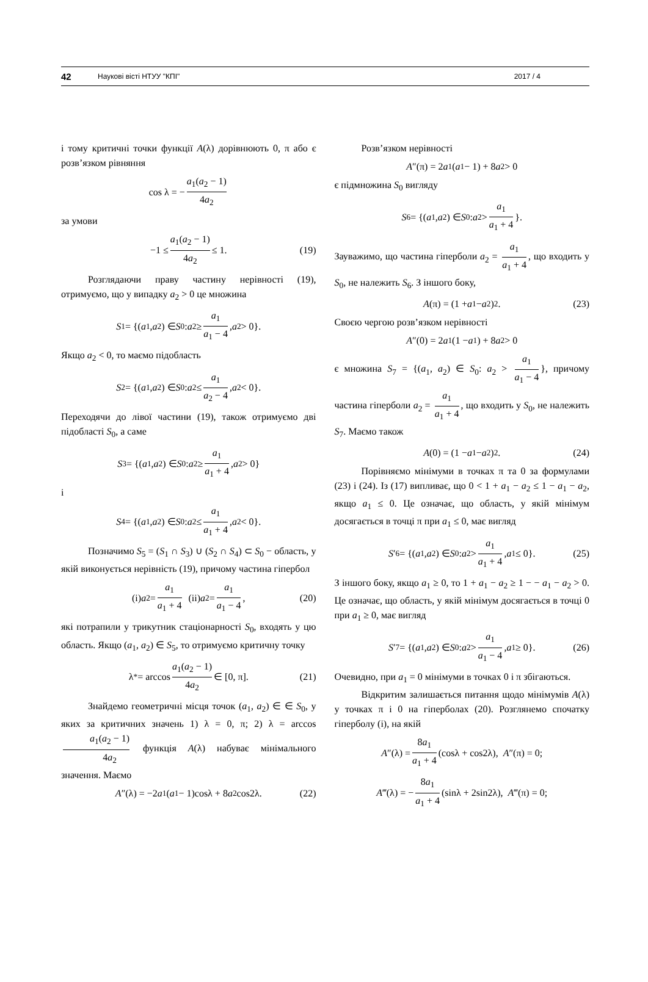42 Наукові вісті НТУУ "КПІ" 2017 / 4
і тому критичні точки функції A(λ) дорівнюють 0, π або є розв’язком рівняння
cos λ = − a<sub>1</sub>(a<sub>2</sub> − 1) 4a<sub>2</sub>
за умови
−1 ≤ a<sub>1</sub>(a<sub>2</sub> − 1) 4a<sub>2</sub> ≤ 1. (19)
Розглядаючи праву частину нерівності (19), отримуємо, що у випадку a<sub>2</sub> > 0 це множина
S<sub>1</sub> = {(a<sub>1</sub>, a<sub>2</sub>) ∈ S<sub>0</sub>: a<sub>2</sub> ≥ a<sub>1</sub> a<sub>1</sub> − 4, a<sub>2</sub> > 0}.
Якщо a<sub>2</sub> < 0, то маємо підобласть
S<sub>2</sub> = {(a<sub>1</sub>, a<sub>2</sub>) ∈ S<sub>0</sub>: a<sub>2</sub> ≤ a<sub>1</sub> a<sub>2</sub> − 4, a<sub>2</sub> < 0}.
Переходячи до лівої частини (19), також отримуємо дві підобласті S<sub>0</sub>, а саме
S<sub>3</sub> = {(a<sub>1</sub>, a<sub>2</sub>) ∈ S<sub>0</sub>: a<sub>2</sub> ≥ a<sub>1</sub> a<sub>1</sub> + 4, a<sub>2</sub> > 0}
і
S<sub>4</sub> = {(a<sub>1</sub>, a<sub>2</sub>) ∈ S<sub>0</sub>: a<sub>2</sub> ≤ a<sub>1</sub> a<sub>1</sub> + 4, a<sub>2</sub> < 0}.
Позначимо S<sub>5</sub> = (S<sub>1</sub> ∩ S<sub>3</sub>) ∪ (S<sub>2</sub> ∩ S<sub>4</sub>) ⊂ S<sub>0</sub> − область, у якій виконується нерівність (19), причому частина гіпербол
(i) a<sub>2</sub> = a<sub>1</sub> a<sub>1</sub> + 4 (ii) a<sub>2</sub> = a<sub>1</sub> a<sub>1</sub> − 4, (20)
які потрапили у трикутник стаціонарності S<sub>0</sub>, входять у цю область. Якщо (a<sub>1</sub>, a<sub>2</sub>) ∈ S<sub>5</sub>, то отримуємо критичну точку
λ<sup>*</sup> = arccos a<sub>1</sub>(a<sub>2</sub> − 1) 4a<sub>2</sub> ∈ [0, π]. (21)
Знайдемо геометричні місця точок (a<sub>1</sub>, a<sub>2</sub>) ∈ ∈ S<sub>0</sub>, у яких за критичних значень 1) λ = 0, π; 2) λ = arccos a<sub>1</sub>(a<sub>2</sub> − 1) 4a<sub>2</sub> функція A(λ) набуває мінімального значення. Маємо
A ″(λ) = −2 a<sub>1</sub>(a<sub>1</sub> − 1)cosλ + 8 a<sub>2</sub>cos2λ. (22)
Розв’язком нерівності
A ″(π) = 2 a<sub>1</sub>(a<sub>1</sub> − 1) + 8 a<sub>2</sub> > 0
є підмножина S<sub>0</sub> вигляду
S<sub>6</sub> = {(a<sub>1</sub>, a<sub>2</sub>) ∈ S<sub>0</sub>: a<sub>2</sub> > a<sub>1</sub> a<sub>1</sub> + 4 }.
Зауважимо, що частина гіперболи a<sub>2</sub> = a<sub>1</sub> a<sub>1</sub> + 4, що входить у S<sub>0</sub>, не належить S<sub>6</sub>. З іншого боку,
A (π) = (1 + a<sub>1</sub> − a<sub>2</sub>)<sup>2</sup>. (23)
Своєю чергою розв’язком нерівності
A ″(0) = 2 a<sub>1</sub>(1 − a<sub>1</sub>) + 8 a<sub>2</sub> > 0
є множина S<sub>7</sub> = {(a<sub>1</sub>, a<sub>2</sub>) ∈ S<sub>0</sub>: a<sub>2</sub> > a<sub>1</sub> a<sub>1</sub> − 4 }, причому частина гіперболи a<sub>2</sub> = a<sub>1</sub> a<sub>1</sub> + 4, що входить у S<sub>0</sub>, не належить S<sub>7</sub>. Маємо також
A (0) = (1 − a<sub>1</sub> − a<sub>2</sub>)<sup>2</sup>. (24)
Порівняємо мінімуми в точках π та 0 за формулами (23) і (24). Із (17) випливає, що 0 < 1 + a<sub>1</sub> − a<sub>2</sub> ≤ 1 − a<sub>1</sub> − a<sub>2</sub>, якщо a<sub>1</sub> ≤ 0. Це означає, що область, у якій мінімум досягається в точці π при a<sub>1</sub> ≤ 0, має вигляд
S ′<sub>6</sub> = {(a<sub>1</sub>, a<sub>2</sub>) ∈ S<sub>0</sub>: a<sub>2</sub> > a<sub>1</sub> a<sub>1</sub> + 4, a<sub>1</sub> ≤ 0}. (25)
З іншого боку, якщо a<sub>1</sub> ≥ 0, то 1 + a<sub>1</sub> − a<sub>2</sub> ≥ 1 − − a<sub>1</sub> − a<sub>2</sub> > 0. Це означає, що область, у якій мінімум досягається в точці 0 при a<sub>1</sub> ≥ 0, має вигляд
S ′<sub>7</sub> = {(a<sub>1</sub>, a<sub>2</sub>) ∈ S<sub>0</sub>: a<sub>2</sub> > a<sub>1</sub> a<sub>1</sub> − 4, a<sub>1</sub> ≥ 0}. (26)
Очевидно, при a<sub>1</sub> = 0 мінімуми в точках 0 і π збігаються.
Відкритим залишається питання щодо мінімумів A(λ) у точках π і 0 на гіперболах (20). Розглянемо спочатку гіперболу (i), на якій
A ″(λ) = 8a<sub>1</sub> a<sub>1</sub> + 4 (cosλ + cos2λ), A ″(π) = 0;
A ‴(λ) = − 8a<sub>1</sub> a<sub>1</sub> + 4 (sinλ + 2sin2λ), A ‴(π) = 0;